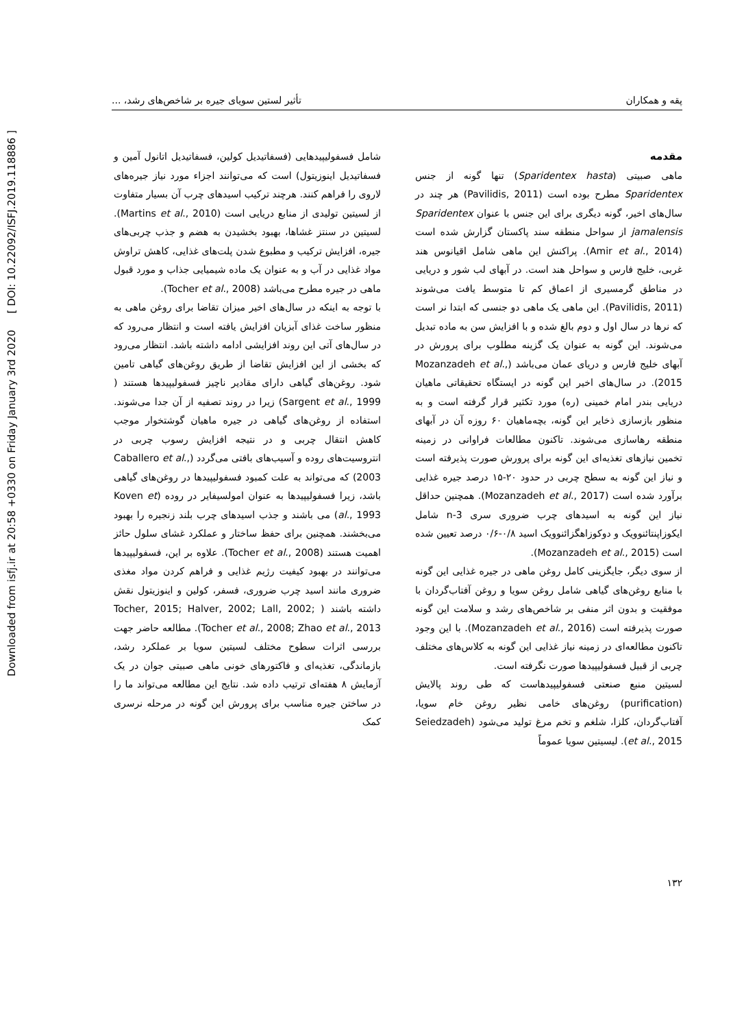Downloaded from isfj.ir at 20:58 +0330 on Friday January 3rd 2020 [ DOI: 10.22092/ISFJ.2019.118886 ]
پقه و همکاران تأثیر لستین سویای جیره بر شاخص‌های رشد، ...
مقدمه
ماهی صبیتی (Sparidentex hasta) تنها گونه از جنس Sparidentex مطرح بوده است (Pavilidis, 2011) هر چند در سال‌های اخیر، گونه دیگری برای این جنس با عنوان Sparidentex jamalensis از سواحل منطقه سند پاکستان گزارش شده است (Amir et al., 2014). پراکنش این ماهی شامل اقیانوس هند غربی، خلیج فارس و سواحل هند است. در آبهای لب شور و دریایی در مناطق گرمسیری از اعماق کم تا متوسط یافت می‌شوند (Pavilidis, 2011). این ماهی یک ماهی دو جنسی که ابتدا نر است که نرها در سال اول و دوم بالغ شده و با افزایش سن به ماده تبدیل می‌شوند. این گونه به عنوان یک گزینه مطلوب برای پرورش در آبهای خلیج فارس و دریای عمان می‌باشد (Mozanzadeh et al., 2015). در سال‌های اخیر این گونه در ایستگاه تحقیقاتی ماهیان دریایی بندر امام خمینی (ره) مورد تکثیر قرار گرفته است و به منظور بازسازی ذخایر این گونه، بچه‌ماهیان ۶۰ روزه آن در آبهای منطقه رهاسازی می‌شوند. تاکنون مطالعات فراوانی در زمینه تخمین نیازهای تغذیه‌ای این گونه برای پرورش صورت پذیرفته است و نیاز این گونه به سطح چربی در حدود ۲۰-۱۵ درصد جیره غذایی برآورد شده است (Mozanzadeh et al., 2017). همچنین حداقل نیاز این گونه به اسیدهای چرب ضروری سری n-3 شامل ایکوزاپنتائنوویک و دوکوزاهگزائنوویک اسید ۰/۸-۰/۶ درصد تعیین شده است (Mozanzadeh et al., 2015).
از سوی دیگر، جایگزینی کامل روغن ماهی در جیره غذایی این گونه با منابع روغن‌های گیاهی شامل روغن سویا و روغن آفتاب‌گردان با موفقیت و بدون اثر منفی بر شاخص‌های رشد و سلامت این گونه صورت پذیرفته است (Mozanzadeh et al., 2016). با این وجود تاکنون مطالعه‌ای در زمینه نیاز غذایی این گونه به کلاس‌های مختلف چربی از قبیل فسفولیپیدها صورت نگرفته است.
لسیتین منبع صنعتی فسفولیپیدهاست که طی روند پالایش (purification) روغن‌های خامی نظیر روغن خام سویا، آفتاب‌گردان، کلزا، شلغم و تخم مرغ تولید می‌شود (Seiedzadeh et al., 2015). لیسیتین سویا عموماً
شامل فسفولیپیدهایی (فسفاتیدیل کولین، فسفاتیدیل اتانول آمین و فسفاتیدیل اینوزیتول) است که می‌توانند اجزاء مورد نیاز جیره‌های لاروی را فراهم کنند. هرچند ترکیب اسیدهای چرب آن بسیار متفاوت از لسیتین تولیدی از منابع دریایی است (Martins et al., 2010). لسیتین در سنتز غشاها، بهبود بخشیدن به هضم و جذب چربی‌های جیره، افزایش ترکیب و مطبوع شدن پلت‌های غذایی، کاهش تراوش مواد غذایی در آب و به عنوان یک ماده شیمیایی جذاب و مورد قبول ماهی در جیره مطرح می‌باشد (Tocher et al., 2008).
با توجه به اینکه در سال‌های اخیر میزان تقاضا برای روغن ماهی به منظور ساخت غذای آبزیان افزایش یافته است و انتظار می‌رود که در سال‌های آتی این روند افزایشی ادامه داشته باشد. انتظار می‌رود که بخشی از این افزایش تقاضا از طریق روغن‌های گیاهی تامین شود. روغن‌های گیاهی دارای مقادیر ناچیز فسفولیپیدها هستند ( Sargent et al., 1999) زیرا در روند تصفیه از آن جدا می‌شوند. استفاده از روغن‌های گیاهی در جیره ماهیان گوشتخوار موجب کاهش انتقال چربی و در نتیجه افزایش رسوب چربی در انتروسیت‌های روده و آسیب‌های بافتی می‌گردد (Caballero et al., 2003) که می‌تواند به علت کمبود فسفولیپیدها در روغن‌های گیاهی باشد، زیرا فسفولیپیدها به عنوان امولسیفایر در روده (Koven et al., 1993) می باشند و جذب اسیدهای چرب بلند زنجیره را بهبود می‌بخشند. همچنین برای حفظ ساختار و عملکرد غشای سلول حائز اهمیت هستند (Tocher et al., 2008). علاوه بر این، فسفولیپیدها می‌توانند در بهبود کیفیت رژیم غذایی و فراهم کردن مواد مغذی ضروری مانند اسید چرب ضروری، فسفر، کولین و اینوزیتول نقش داشته باشند ( Tocher, 2015; Halver, 2002; Lall, 2002; Tocher et al., 2008; Zhao et al., 2013). مطالعه حاضر جهت بررسی اثرات سطوح مختلف لسیتین سویا بر عملکرد رشد، بازماندگی، تغذیه‌ای و فاکتورهای خونی ماهی صبیتی جوان در یک آزمایش ۸ هفته‌ای ترتیب داده شد. نتایج این مطالعه می‌تواند ما را در ساختن جیره مناسب برای پرورش این گونه در مرحله نرسری کمک
۱۳۲